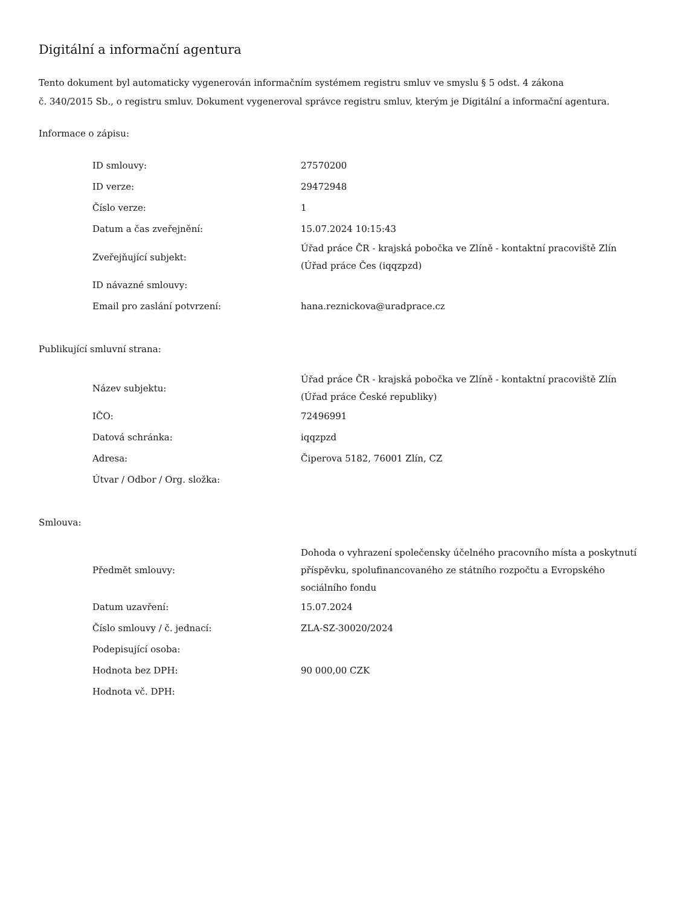Digitální a informační agentura
Tento dokument byl automaticky vygenerován informačním systémem registru smluv ve smyslu § 5 odst. 4 zákona
č. 340/2015 Sb., o registru smluv. Dokument vygeneroval správce registru smluv, kterým je Digitální a informační agentura.
Informace o zápisu:
| ID smlouvy: | 27570200 |
| ID verze: | 29472948 |
| Číslo verze: | 1 |
| Datum a čas zveřejnění: | 15.07.2024 10:15:43 |
| Zveřejňující subjekt: | Úřad práce ČR - krajská pobočka ve Zlíně - kontaktní pracoviště Zlín (Úřad práce Čes (iqqzpzd) |
| ID návazné smlouvy: | |
| Email pro zaslání potvrzení: | hana.reznickova@uradprace.cz |
Publikující smluvní strana:
| Název subjektu: | Úřad práce ČR - krajská pobočka ve Zlíně - kontaktní pracoviště Zlín (Úřad práce České republiky) |
| IČO: | 72496991 |
| Datová schránka: | iqqzpzd |
| Adresa: | Čiperova 5182, 76001 Zlín, CZ |
| Útvar / Odbor / Org. složka: | |
Smlouva:
| Předmět smlouvy: | Dohoda o vyhrazení společensky účelného pracovního místa a poskytnutí příspěvku, spolufinancovaného ze státního rozpočtu a Evropského sociálního fondu |
| Datum uzavření: | 15.07.2024 |
| Číslo smlouvy / č. jednací: | ZLA-SZ-30020/2024 |
| Podepisující osoba: | |
| Hodnota bez DPH: | 90 000,00 CZK |
| Hodnota vč. DPH: | |